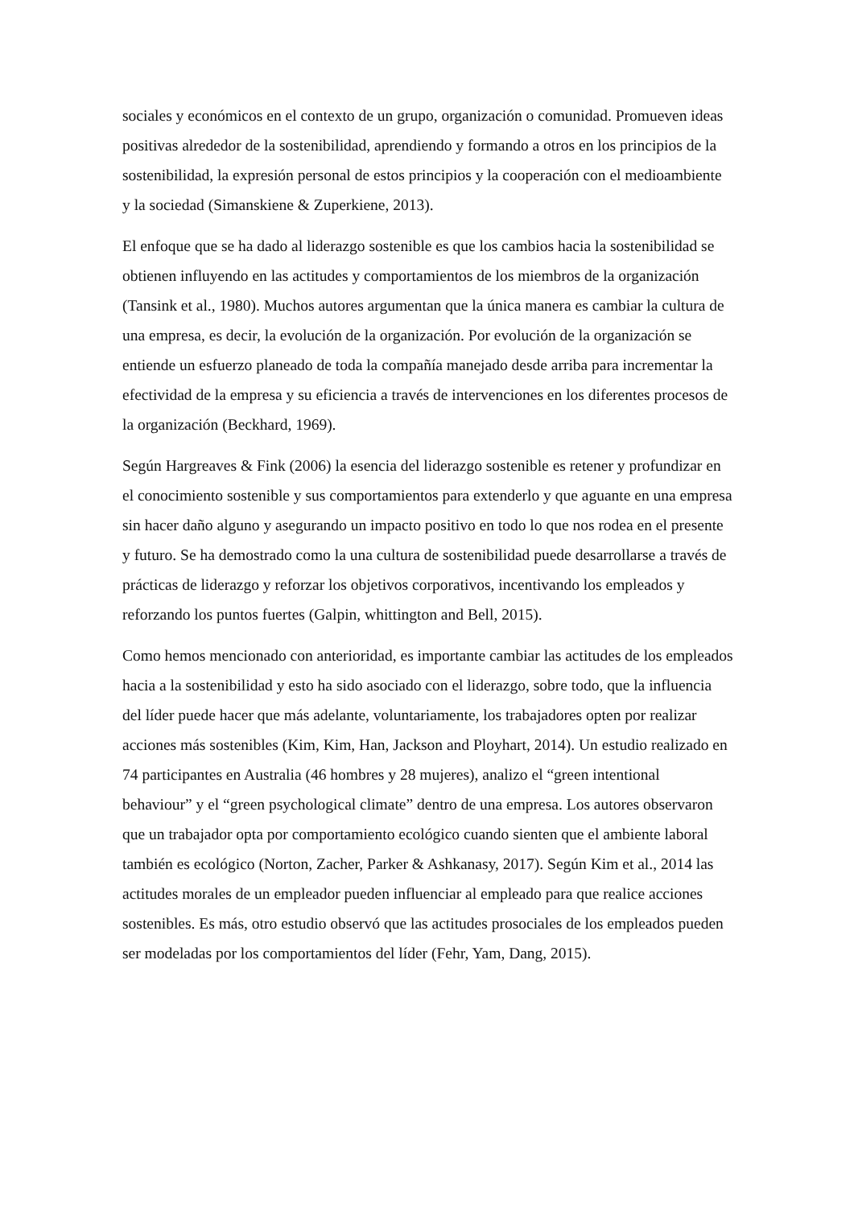sociales y económicos en el contexto de un grupo, organización o comunidad. Promueven ideas positivas alrededor de la sostenibilidad, aprendiendo y formando a otros en los principios de la sostenibilidad, la expresión personal de estos principios y la cooperación con el medioambiente y la sociedad (Simanskiene & Zuperkiene, 2013).
El enfoque que se ha dado al liderazgo sostenible es que los cambios hacia la sostenibilidad se obtienen influyendo en las actitudes y comportamientos de los miembros de la organización (Tansink et al., 1980). Muchos autores argumentan que la única manera es cambiar la cultura de una empresa, es decir, la evolución de la organización. Por evolución de la organización se entiende un esfuerzo planeado de toda la compañía manejado desde arriba para incrementar la efectividad de la empresa y su eficiencia a través de intervenciones en los diferentes procesos de la organización (Beckhard, 1969).
Según Hargreaves & Fink (2006) la esencia del liderazgo sostenible es retener y profundizar en el conocimiento sostenible y sus comportamientos para extenderlo y que aguante en una empresa sin hacer daño alguno y asegurando un impacto positivo en todo lo que nos rodea en el presente y futuro. Se ha demostrado como la una cultura de sostenibilidad puede desarrollarse a través de prácticas de liderazgo y reforzar los objetivos corporativos, incentivando los empleados y reforzando los puntos fuertes (Galpin, whittington and Bell, 2015).
Como hemos mencionado con anterioridad, es importante cambiar las actitudes de los empleados hacia a la sostenibilidad y esto ha sido asociado con el liderazgo, sobre todo, que la influencia del líder puede hacer que más adelante, voluntariamente, los trabajadores opten por realizar acciones más sostenibles (Kim, Kim, Han, Jackson and Ployhart, 2014). Un estudio realizado en 74 participantes en Australia (46 hombres y 28 mujeres), analizo el “green intentional behaviour” y el “green psychological climate” dentro de una empresa. Los autores observaron que un trabajador opta por comportamiento ecológico cuando sienten que el ambiente laboral también es ecológico (Norton, Zacher, Parker & Ashkanasy, 2017). Según Kim et al., 2014 las actitudes morales de un empleador pueden influenciar al empleado para que realice acciones sostenibles. Es más, otro estudio observó que las actitudes prosociales de los empleados pueden ser modeladas por los comportamientos del líder (Fehr, Yam, Dang, 2015).